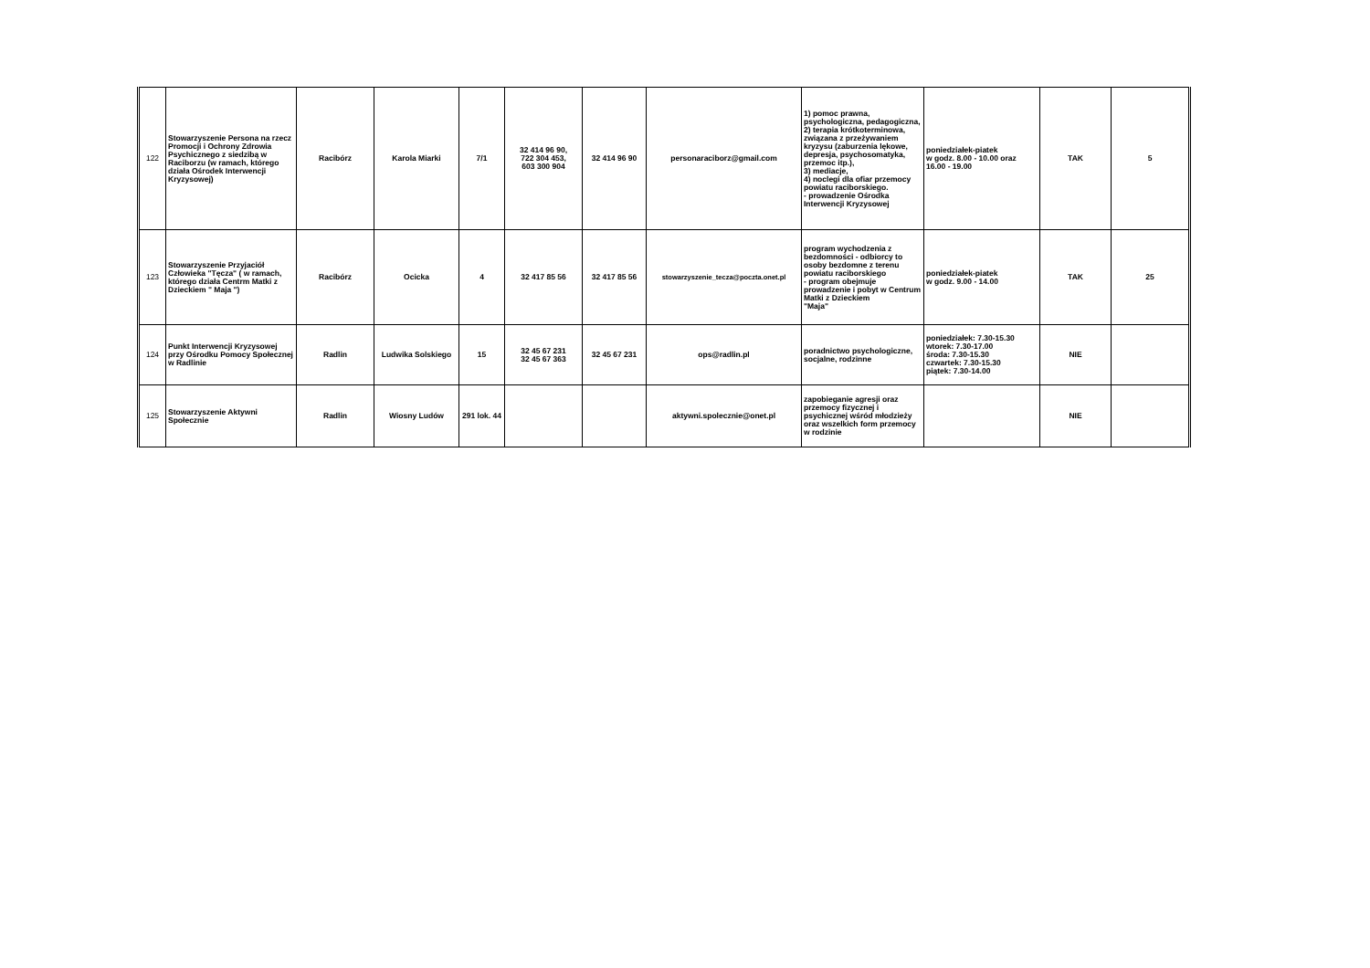| 122 | Stowarzyszenie Persona na rzecz Promocji i Ochrony Zdrowia Psychicznego z siedzibą w Raciborzu (w ramach, którego działa Ośrodek Interwencji Kryzysowej) | Racibórz | Karola Miarki | 7/1 | 32 414 96 90, 722 304 453, 603 300 904 | 32 414 96 90 | personaraciborz@gmail.com | 1) pomoc prawna, psychologiczna, pedagogiczna, 2) terapia krótkoterminowa, związana z przeżywaniem kryzysu (zaburzenia lękowe, depresja, psychosomatyka, przemoc itp.), 3) mediacje, 4) noclegi dla ofiar przemocy powiatu raciborskiego. - prowadzenie Ośrodka Interwencji Kryzysowej | poniedziałek-piatek w godz. 8.00 - 10.00 oraz 16.00 - 19.00 | TAK | 5 |
| 123 | Stowarzyszenie Przyjaciół Człowieka "Tęcza" ( w ramach, którego działa Centrm Matki z Dzieckiem " Maja ") | Racibórz | Ocicka | 4 | 32 417 85 56 | 32 417 85 56 | stowarzyszenie_tecza@poczta.onet.pl | program wychodzenia z bezdomności - odbiorcy to osoby bezdomne z terenu powiatu raciborskiego - program obejmuje prowadzenie i pobyt w Centrum Matki z Dzieckiem "Maja" | poniedziałek-piatek w godz. 9.00 - 14.00 | TAK | 25 |
| 124 | Punkt Interwencji Kryzysowej przy Ośrodku Pomocy Społecznej w Radlinie | Radlin | Ludwika Solskiego | 15 | 32 45 67 231 32 45 67 363 | 32 45 67 231 | ops@radlin.pl | poradnictwo psychologiczne, socjalne, rodzinne | poniedziałek: 7.30-15.30 wtorek: 7.30-17.00 środa: 7.30-15.30 czwartek: 7.30-15.30 piątek: 7.30-14.00 | NIE | |
| 125 | Stowarzyszenie Aktywni Społecznie | Radlin | Wiosny Ludów | 291 lok. 44 | | | aktywni.spolecznie@onet.pl | zapobieganie agresji oraz przemocy fizycznej i psychicznej wśród młodzieży oraz wszelkich form przemocy w rodzinie | | NIE | |